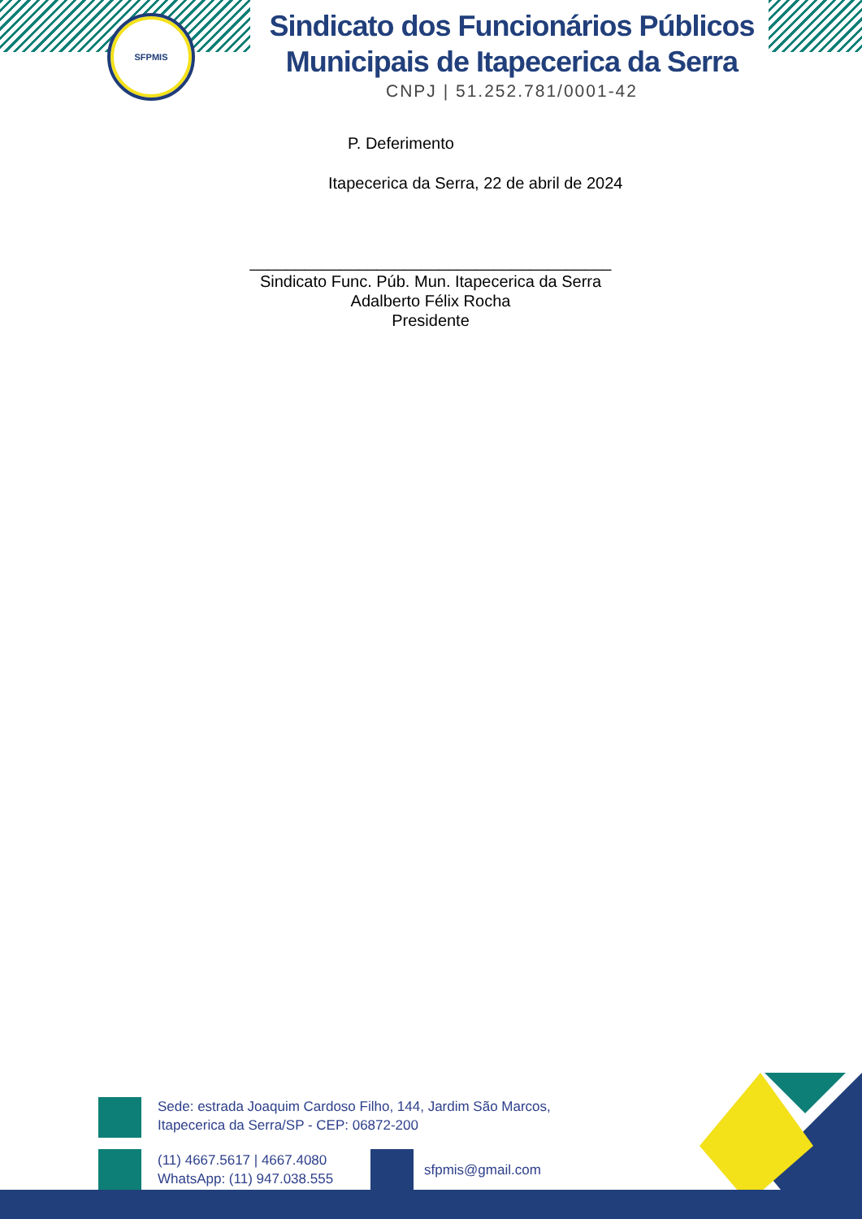SFPMIS
Sindicato dos Funcionários Públicos Municipais de Itapecerica da Serra
CNPJ | 51.252.781/0001-42
P. Deferimento
Itapecerica da Serra, 22 de abril de 2024
________________________________________
Sindicato Func. Púb. Mun. Itapecerica da Serra
Adalberto Félix Rocha
Presidente
Sede: estrada Joaquim Cardoso Filho, 144, Jardim São Marcos,
Itapecerica da Serra/SP - CEP: 06872-200
(11) 4667.5617 | 4667.4080
WhatsApp: (11) 947.038.555
sfpmis@gmail.com